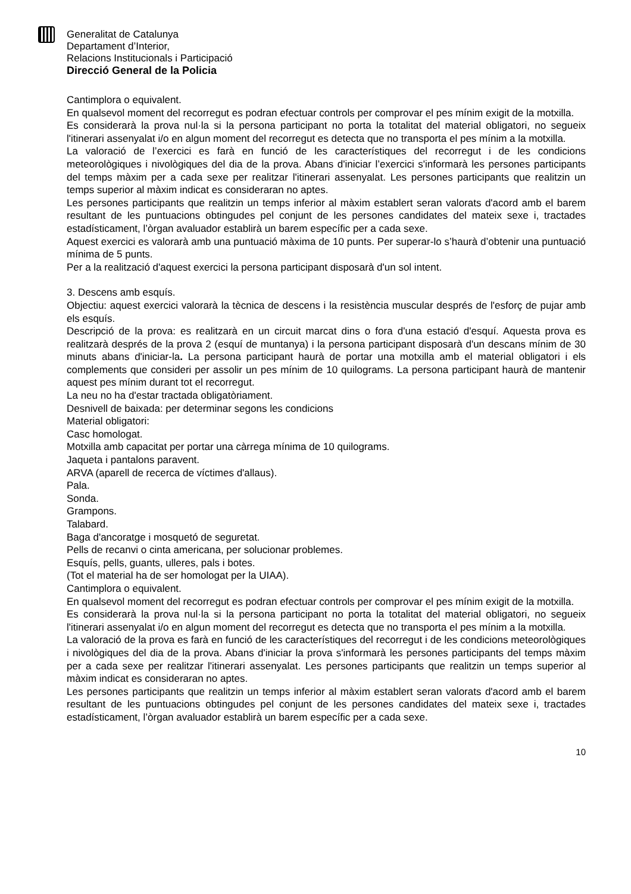Generalitat de Catalunya
Departament d’Interior,
Relacions Institucionals i Participació
Direcció General de la Policia
Cantimplora o equivalent.
En qualsevol moment del recorregut es podran efectuar controls per comprovar el pes mínim exigit de la motxilla.
Es considerarà la prova nul·la si la persona participant no porta la totalitat del material obligatori, no segueix l'itinerari assenyalat i/o en algun moment del recorregut es detecta que no transporta el pes mínim a la motxilla.
La valoració de l’exercici es farà en funció de les característiques del recorregut i de les condicions meteorològiques i nivològiques del dia de la prova. Abans d'iniciar l’exercici s'informarà les persones participants del temps màxim per a cada sexe per realitzar l'itinerari assenyalat. Les persones participants que realitzin un temps superior al màxim indicat es consideraran no aptes.
Les persones participants que realitzin un temps inferior al màxim establert seran valorats d'acord amb el barem resultant de les puntuacions obtingudes pel conjunt de les persones candidates del mateix sexe i, tractades estadísticament, l’òrgan avaluador establirà un barem específic per a cada sexe.
Aquest exercici es valorarà amb una puntuació màxima de 10 punts. Per superar-lo s’haurà d’obtenir una puntuació mínima de 5 punts.
Per a la realització d'aquest exercici la persona participant disposarà d'un sol intent.
3. Descens amb esquís.
Objectiu: aquest exercici valorarà la tècnica de descens i la resistència muscular després de l'esforç de pujar amb els esquís.
Descripció de la prova: es realitzarà en un circuit marcat dins o fora d'una estació d'esquí. Aquesta prova es realitzarà després de la prova 2 (esquí de muntanya) i la persona participant disposarà d'un descans mínim de 30 minuts abans d'iniciar-la. La persona participant haurà de portar una motxilla amb el material obligatori i els complements que consideri per assolir un pes mínim de 10 quilograms. La persona participant haurà de mantenir aquest pes mínim durant tot el recorregut.
La neu no ha d'estar tractada obligatòriament.
Desnivell de baixada: per determinar segons les condicions
Material obligatori:
Casc homologat.
Motxilla amb capacitat per portar una càrrega mínima de 10 quilograms.
Jaqueta i pantalons paravent.
ARVA (aparell de recerca de víctimes d'allaus).
Pala.
Sonda.
Grampons.
Talabard.
Baga d'ancoratge i mosquetó de seguretat.
Pells de recanvi o cinta americana, per solucionar problemes.
Esquís, pells, guants, ulleres, pals i botes.
(Tot el material ha de ser homologat per la UIAA).
Cantimplora o equivalent.
En qualsevol moment del recorregut es podran efectuar controls per comprovar el pes mínim exigit de la motxilla.
Es considerarà la prova nul·la si la persona participant no porta la totalitat del material obligatori, no segueix l'itinerari assenyalat i/o en algun moment del recorregut es detecta que no transporta el pes mínim a la motxilla.
La valoració de la prova es farà en funció de les característiques del recorregut i de les condicions meteorològiques i nivològiques del dia de la prova. Abans d'iniciar la prova s'informarà les persones participants del temps màxim per a cada sexe per realitzar l'itinerari assenyalat. Les persones participants que realitzin un temps superior al màxim indicat es consideraran no aptes.
Les persones participants que realitzin un temps inferior al màxim establert seran valorats d'acord amb el barem resultant de les puntuacions obtingudes pel conjunt de les persones candidates del mateix sexe i, tractades estadísticament, l’òrgan avaluador establirà un barem específic per a cada sexe.
10